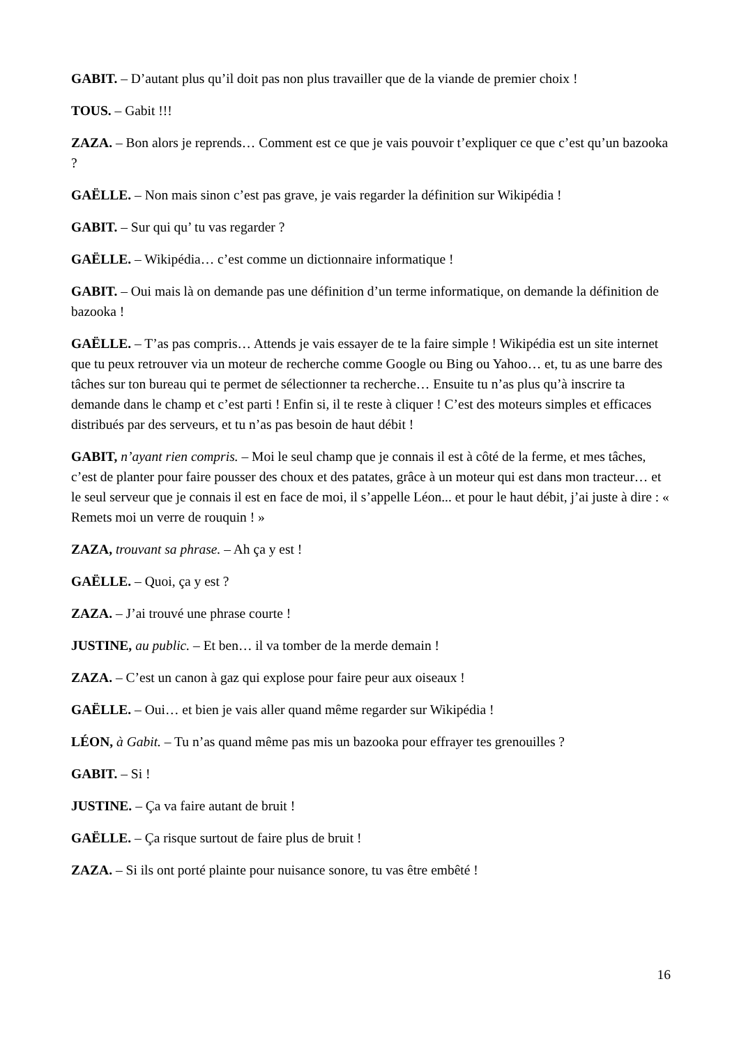GABIT. – D’autant plus qu’il doit pas non plus travailler que de la viande de premier choix !
TOUS. – Gabit !!!
ZAZA. – Bon alors je reprends… Comment est ce que je vais pouvoir t’expliquer ce que c’est qu’un bazooka ?
GAËLLE. – Non mais sinon c’est pas grave, je vais regarder la définition sur Wikipédia !
GABIT. – Sur qui qu’ tu vas regarder ?
GAËLLE. – Wikipédia… c’est comme un dictionnaire informatique !
GABIT. – Oui mais là on demande pas une définition d’un terme informatique, on demande la définition de bazooka !
GAËLLE. – T’as pas compris… Attends je vais essayer de te la faire simple ! Wikipédia est un site internet que tu peux retrouver via un moteur de recherche comme Google ou Bing ou Yahoo… et, tu as une barre des tâches sur ton bureau qui te permet de sélectionner ta recherche… Ensuite tu n’as plus qu’à inscrire ta demande dans le champ et c’est parti ! Enfin si, il te reste à cliquer ! C’est des moteurs simples et efficaces distribués par des serveurs, et tu n’as pas besoin de haut débit !
GABIT, n’ayant rien compris. – Moi le seul champ que je connais il est à côté de la ferme, et mes tâches, c’est de planter pour faire pousser des choux et des patates, grâce à un moteur qui est dans mon tracteur… et le seul serveur que je connais il est en face de moi, il s’appelle Léon... et pour le haut débit, j’ai juste à dire : « Remets moi un verre de rouquin ! »
ZAZA, trouvant sa phrase. – Ah ça y est !
GAËLLE. – Quoi, ça y est ?
ZAZA. – J’ai trouvé une phrase courte !
JUSTINE, au public. – Et ben… il va tomber de la merde demain !
ZAZA. – C’est un canon à gaz qui explose pour faire peur aux oiseaux !
GAËLLE. – Oui… et bien je vais aller quand même regarder sur Wikipédia !
LÉON, à Gabit. – Tu n’as quand même pas mis un bazooka pour effrayer tes grenouilles ?
GABIT. – Si !
JUSTINE. – Ça va faire autant de bruit !
GAËLLE. – Ça risque surtout de faire plus de bruit !
ZAZA. – Si ils ont porté plainte pour nuisance sonore, tu vas être embêté !
16